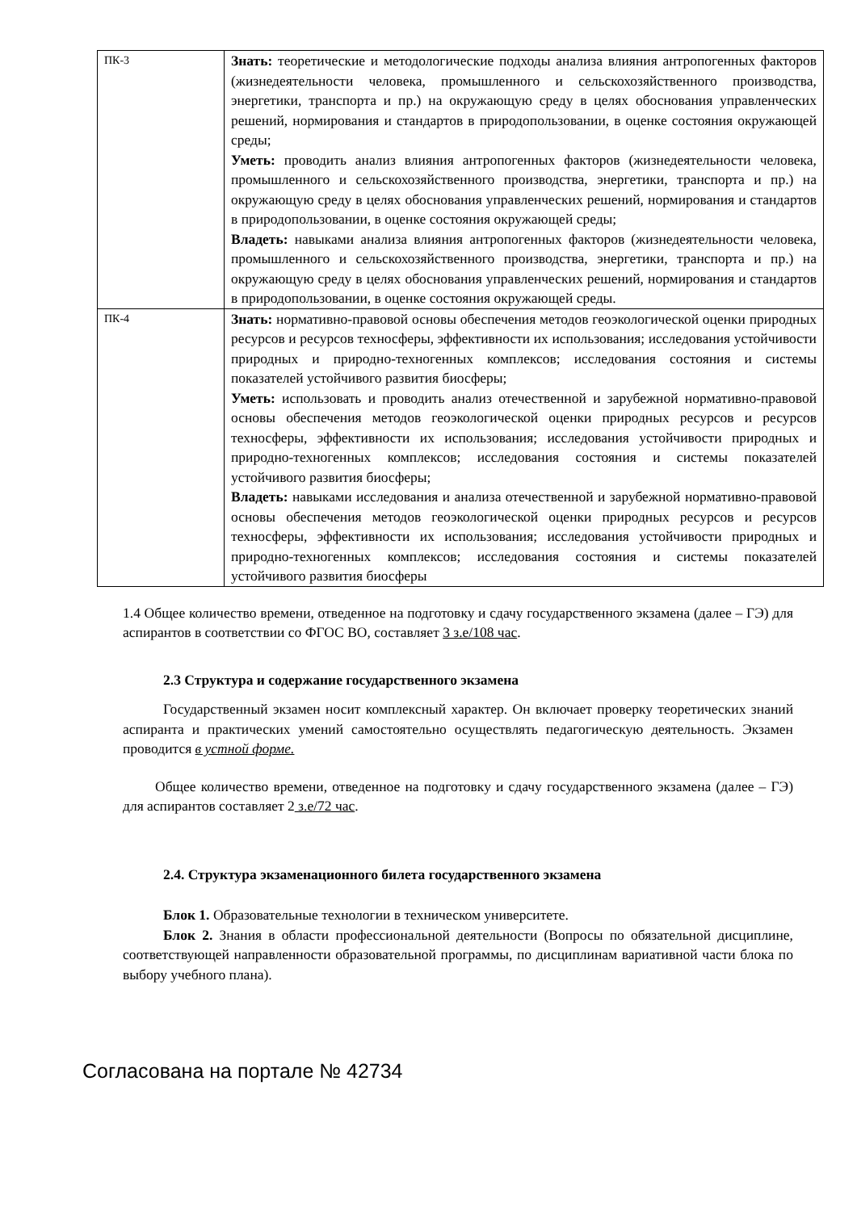| ПК-3 | Знать: теоретические и методологические подходы анализа влияния антропогенных факторов (жизнедеятельности человека, промышленного и сельскохозяйственного производства, энергетики, транспорта и пр.) на окружающую среду в целях обоснования управленческих решений, нормирования и стандартов в природопользовании, в оценке состояния окружающей среды; Уметь: проводить анализ влияния антропогенных факторов (жизнедеятельности человека, промышленного и сельскохозяйственного производства, энергетики, транспорта и пр.) на окружающую среду в целях обоснования управленческих решений, нормирования и стандартов в природопользовании, в оценке состояния окружающей среды; Владеть: навыками анализа влияния антропогенных факторов (жизнедеятельности человека, промышленного и сельскохозяйственного производства, энергетики, транспорта и пр.) на окружающую среду в целях обоснования управленческих решений, нормирования и стандартов в природопользовании, в оценке состояния окружающей среды. |
| ПК-4 | Знать: нормативно-правовой основы обеспечения методов геоэкологической оценки природных ресурсов и ресурсов техносферы, эффективности их использования; исследования устойчивости природных и природно-техногенных комплексов; исследования состояния и системы показателей устойчивого развития биосферы; Уметь: использовать и проводить анализ отечественной и зарубежной нормативно-правовой основы обеспечения методов геоэкологической оценки природных ресурсов и ресурсов техносферы, эффективности их использования; исследования устойчивости природных и природно-техногенных комплексов; исследования состояния и системы показателей устойчивого развития биосферы; Владеть: навыками исследования и анализа отечественной и зарубежной нормативно-правовой основы обеспечения методов геоэкологической оценки природных ресурсов и ресурсов техносферы, эффективности их использования; исследования устойчивости природных и природно-техногенных комплексов; исследования состояния и системы показателей устойчивого развития биосферы |
1.4 Общее количество времени, отведенное на подготовку и сдачу государственного экзамена (далее – ГЭ) для аспирантов в соответствии со ФГОС ВО, составляет 3 з.е/108 час.
2.3 Структура и содержание государственного экзамена
Государственный экзамен носит комплексный характер. Он включает проверку теоретических знаний аспиранта и практических умений самостоятельно осуществлять педагогическую деятельность. Экзамен проводится в устной форме.
Общее количество времени, отведенное на подготовку и сдачу государственного экзамена (далее – ГЭ) для аспирантов составляет 2 з.е/72 час.
2.4. Структура экзаменационного билета государственного экзамена
Блок 1. Образовательные технологии в техническом университете.
Блок 2. Знания в области профессиональной деятельности (Вопросы по обязательной дисциплине, соответствующей направленности образовательной программы, по дисциплинам вариативной части блока по выбору учебного плана).
Согласована на портале № 42734